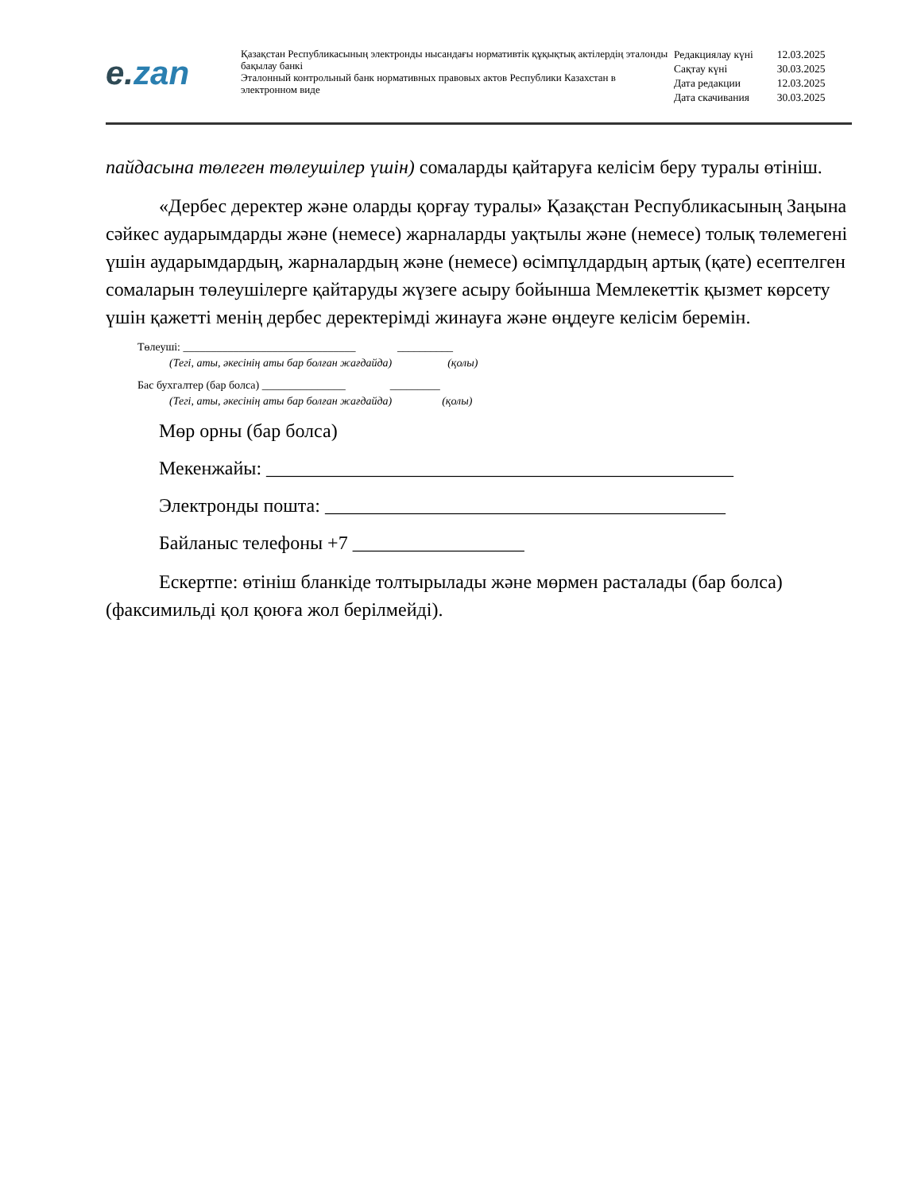e. zan
Қазақстан Республикасының электронды нысандағы нормативтік құқықтық актілердің эталонды бақылау банкі
Эталонный контрольный банк нормативных правовых актов Республики Казахстан в электронном виде
| Редакциялау күні | 12.03.2025 |
| Сақтау күні | 30.03.2025 |
| Дата редакции | 12.03.2025 |
| Дата скачивания | 30.03.2025 |
пайдасына төлеген төлеушілер үшін) сомаларды қайтаруға келісім беру туралы өтініш.
«Дербес деректер және оларды қорғау туралы» Қазақстан Республикасының Заңына сәйкес аударымдарды және (немесе) жарналарды уақтылы және (немесе) толық төлемегені үшін аударымдардың, жарналардың және (немесе) өсімпұлдардың артық (қате) есептелген сомаларын төлеушілерге қайтаруды жүзеге асыру бойынша Мемлекеттік қызмет көрсету үшін қажетті менің дербес деректерімді жинауға және өңдеуге келісім беремін.
Төлеуші: _______________________________ __________
(Тегі, аты, әкесінің аты бар болған жағдайда) (қолы)
Бас бухгалтер (бар болса) _______________ _________
(Тегі, аты, әкесінің аты бар болған жағдайда) (қолы)
Мөр орны (бар болса)
Мекенжайы: _________________________________________________
Электронды пошта: __________________________________________
Байланыс телефоны +7 __________________
Ескертпе: өтініш бланкіде толтырылады және мөрмен расталады (бар болса) (факсимильді қол қоюға жол берілмейді).